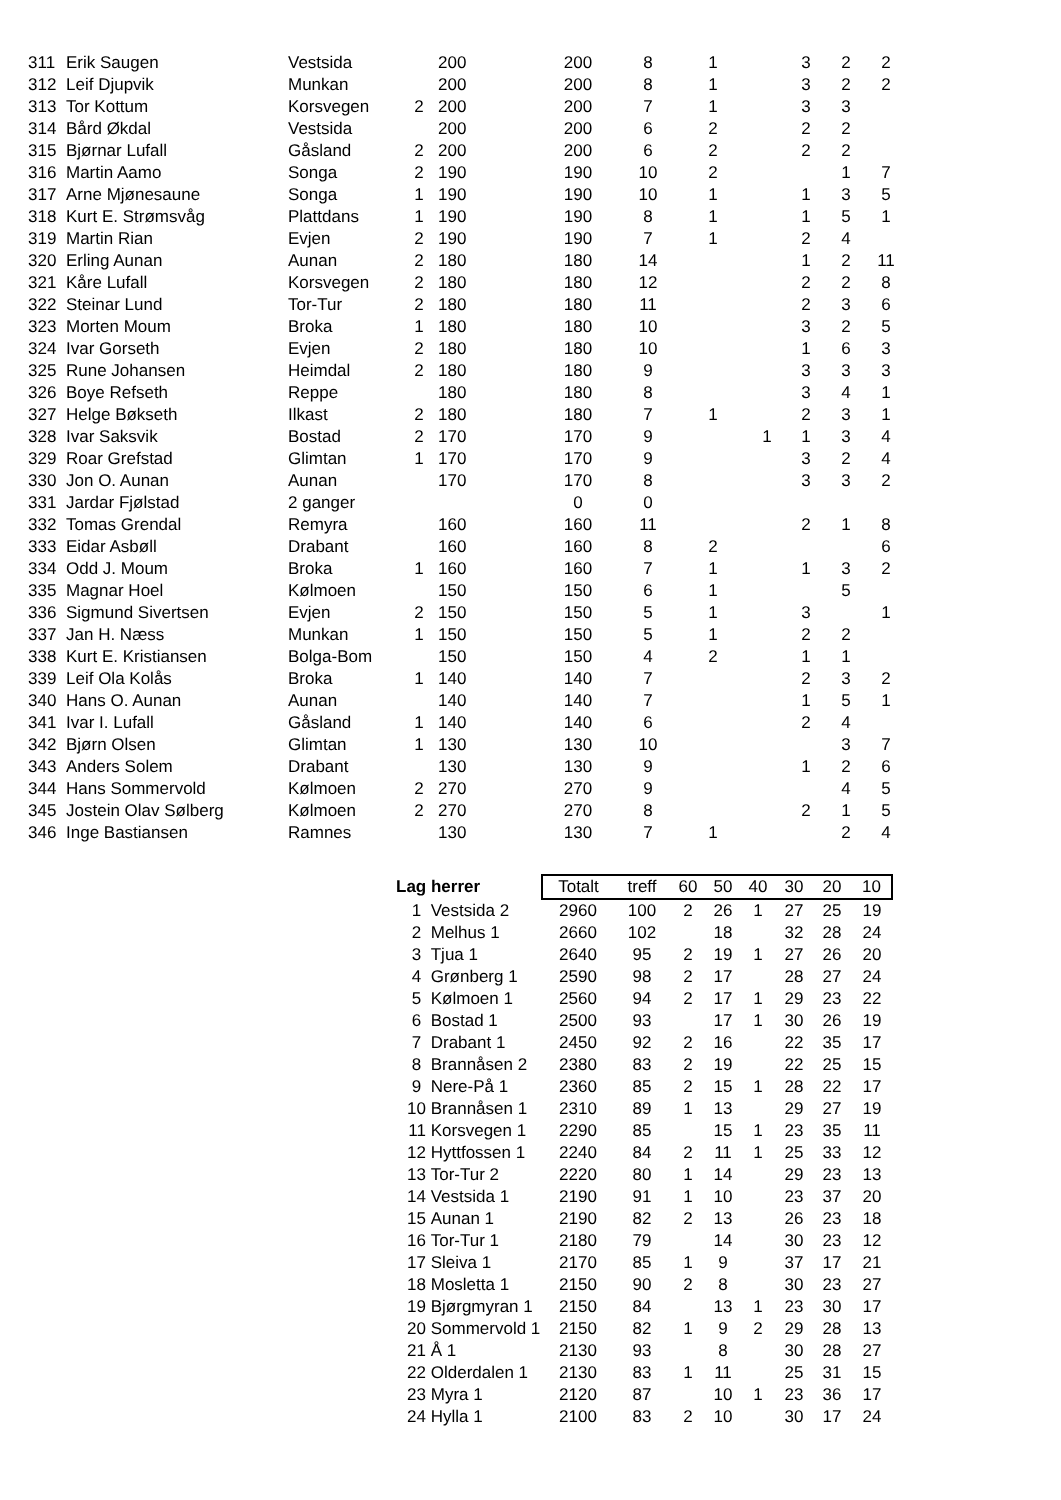| 311 | Erik Saugen | Vestsida | | 200 | 200 | 8 | 1 | | 3 | 2 | 2 |
| 312 | Leif Djupvik | Munkan | | 200 | 200 | 8 | 1 | | 3 | 2 | 2 |
| 313 | Tor Kottum | Korsvegen | 2 | 200 | 200 | 7 | 1 | | 3 | 3 | |
| 314 | Bård Økdal | Vestsida | | 200 | 200 | 6 | 2 | | 2 | 2 | |
| 315 | Bjørnar Lufall | Gåsland | 2 | 200 | 200 | 6 | 2 | | 2 | 2 | |
| 316 | Martin Aamo | Songa | 2 | 190 | 190 | 10 | 2 | | | 1 | 7 |
| 317 | Arne Mjønesaune | Songa | 1 | 190 | 190 | 10 | 1 | | 1 | 3 | 5 |
| 318 | Kurt E. Strømsvåg | Plattdans | 1 | 190 | 190 | 8 | 1 | | 1 | 5 | 1 |
| 319 | Martin Rian | Evjen | 2 | 190 | 190 | 7 | 1 | | 2 | 4 | |
| 320 | Erling Aunan | Aunan | 2 | 180 | 180 | 14 | | | 1 | 2 | 11 |
| 321 | Kåre Lufall | Korsvegen | 2 | 180 | 180 | 12 | | | 2 | 2 | 8 |
| 322 | Steinar Lund | Tor-Tur | 2 | 180 | 180 | 11 | | | 2 | 3 | 6 |
| 323 | Morten Moum | Broka | 1 | 180 | 180 | 10 | | | 3 | 2 | 5 |
| 324 | Ivar Gorseth | Evjen | 2 | 180 | 180 | 10 | | | 1 | 6 | 3 |
| 325 | Rune Johansen | Heimdal | 2 | 180 | 180 | 9 | | | 3 | 3 | 3 |
| 326 | Boye Refseth | Reppe | | 180 | 180 | 8 | | | 3 | 4 | 1 |
| 327 | Helge Bøkseth | Ilkast | 2 | 180 | 180 | 7 | 1 | | 2 | 3 | 1 |
| 328 | Ivar Saksvik | Bostad | 2 | 170 | 170 | 9 | | 1 | 1 | 3 | 4 |
| 329 | Roar Grefstad | Glimtan | 1 | 170 | 170 | 9 | | | 3 | 2 | 4 |
| 330 | Jon O. Aunan | Aunan | | 170 | 170 | 8 | | | 3 | 3 | 2 |
| 331 | Jardar Fjølstad | 2 ganger | | | 0 | 0 | | | | | |
| 332 | Tomas Grendal | Remyra | | 160 | 160 | 11 | | | 2 | 1 | 8 |
| 333 | Eidar Asbøll | Drabant | | 160 | 160 | 8 | 2 | | | | 6 |
| 334 | Odd J. Moum | Broka | 1 | 160 | 160 | 7 | 1 | | 1 | 3 | 2 |
| 335 | Magnar Hoel | Kølmoen | | 150 | 150 | 6 | 1 | | | 5 | |
| 336 | Sigmund Sivertsen | Evjen | 2 | 150 | 150 | 5 | 1 | | 3 | | 1 |
| 337 | Jan H. Næss | Munkan | 1 | 150 | 150 | 5 | 1 | | 2 | 2 | |
| 338 | Kurt E. Kristiansen | Bolga-Bom | | 150 | 150 | 4 | 2 | | 1 | 1 | |
| 339 | Leif Ola Kolås | Broka | 1 | 140 | 140 | 7 | | | 2 | 3 | 2 |
| 340 | Hans O. Aunan | Aunan | | 140 | 140 | 7 | | | 1 | 5 | 1 |
| 341 | Ivar I. Lufall | Gåsland | 1 | 140 | 140 | 6 | | | 2 | 4 | |
| 342 | Bjørn Olsen | Glimtan | 1 | 130 | 130 | 10 | | | | 3 | 7 |
| 343 | Anders Solem | Drabant | | 130 | 130 | 9 | | | 1 | 2 | 6 |
| 344 | Hans Sommervold | Kølmoen | 2 | 270 | 270 | 9 | | | | 4 | 5 |
| 345 | Jostein Olav Sølberg | Kølmoen | 2 | 270 | 270 | 8 | | | 2 | 1 | 5 |
| 346 | Inge Bastiansen | Ramnes | | 130 | 130 | 7 | 1 | | | 2 | 4 |
| Lag herrer | | Totalt | treff | 60 | 50 | 40 | 30 | 20 | 10 |
| 1 | Vestsida 2 | 2960 | 100 | 2 | 26 | 1 | 27 | 25 | 19 |
| 2 | Melhus 1 | 2660 | 102 | | 18 | | 32 | 28 | 24 |
| 3 | Tjua 1 | 2640 | 95 | 2 | 19 | 1 | 27 | 26 | 20 |
| 4 | Grønberg 1 | 2590 | 98 | 2 | 17 | | 28 | 27 | 24 |
| 5 | Kølmoen 1 | 2560 | 94 | 2 | 17 | 1 | 29 | 23 | 22 |
| 6 | Bostad 1 | 2500 | 93 | | 17 | 1 | 30 | 26 | 19 |
| 7 | Drabant 1 | 2450 | 92 | 2 | 16 | | 22 | 35 | 17 |
| 8 | Brannåsen 2 | 2380 | 83 | 2 | 19 | | 22 | 25 | 15 |
| 9 | Nere-På 1 | 2360 | 85 | 2 | 15 | 1 | 28 | 22 | 17 |
| 10 | Brannåsen 1 | 2310 | 89 | 1 | 13 | | 29 | 27 | 19 |
| 11 | Korsvegen 1 | 2290 | 85 | | 15 | 1 | 23 | 35 | 11 |
| 12 | Hyttfossen 1 | 2240 | 84 | 2 | 11 | 1 | 25 | 33 | 12 |
| 13 | Tor-Tur 2 | 2220 | 80 | 1 | 14 | | 29 | 23 | 13 |
| 14 | Vestsida 1 | 2190 | 91 | 1 | 10 | | 23 | 37 | 20 |
| 15 | Aunan 1 | 2190 | 82 | 2 | 13 | | 26 | 23 | 18 |
| 16 | Tor-Tur 1 | 2180 | 79 | | 14 | | 30 | 23 | 12 |
| 17 | Sleiva 1 | 2170 | 85 | 1 | 9 | | 37 | 17 | 21 |
| 18 | Mosletta 1 | 2150 | 90 | 2 | 8 | | 30 | 23 | 27 |
| 19 | Bjørgmyran 1 | 2150 | 84 | | 13 | 1 | 23 | 30 | 17 |
| 20 | Sommervold 1 | 2150 | 82 | 1 | 9 | 2 | 29 | 28 | 13 |
| 21 | Å 1 | 2130 | 93 | | 8 | | 30 | 28 | 27 |
| 22 | Olderdalen 1 | 2130 | 83 | 1 | 11 | | 25 | 31 | 15 |
| 23 | Myra 1 | 2120 | 87 | | 10 | 1 | 23 | 36 | 17 |
| 24 | Hylla 1 | 2100 | 83 | 2 | 10 | | 30 | 17 | 24 |